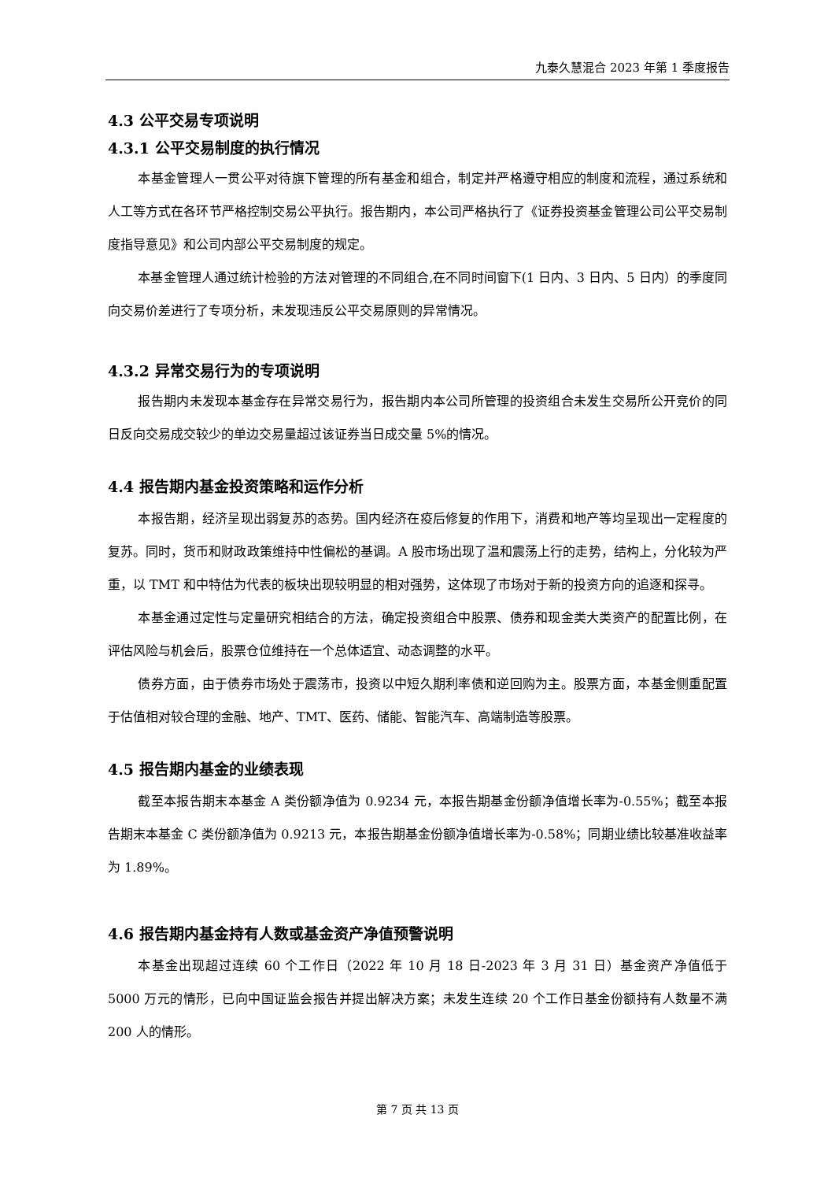九泰久慧混合 2023 年第 1 季度报告
4.3 公平交易专项说明
4.3.1 公平交易制度的执行情况
本基金管理人一贯公平对待旗下管理的所有基金和组合，制定并严格遵守相应的制度和流程，通过系统和人工等方式在各环节严格控制交易公平执行。报告期内，本公司严格执行了《证券投资基金管理公司公平交易制度指导意见》和公司内部公平交易制度的规定。
本基金管理人通过统计检验的方法对管理的不同组合,在不同时间窗下(1 日内、3 日内、5 日内）的季度同向交易价差进行了专项分析，未发现违反公平交易原则的异常情况。
4.3.2 异常交易行为的专项说明
报告期内未发现本基金存在异常交易行为，报告期内本公司所管理的投资组合未发生交易所公开竞价的同日反向交易成交较少的单边交易量超过该证券当日成交量 5%的情况。
4.4 报告期内基金投资策略和运作分析
本报告期，经济呈现出弱复苏的态势。国内经济在疫后修复的作用下，消费和地产等均呈现出一定程度的复苏。同时，货币和财政政策维持中性偏松的基调。A 股市场出现了温和震荡上行的走势，结构上，分化较为严重，以 TMT 和中特估为代表的板块出现较明显的相对强势，这体现了市场对于新的投资方向的追逐和探寻。
本基金通过定性与定量研究相结合的方法，确定投资组合中股票、债券和现金类大类资产的配置比例，在评估风险与机会后，股票仓位维持在一个总体适宜、动态调整的水平。
债券方面，由于债券市场处于震荡市，投资以中短久期利率债和逆回购为主。股票方面，本基金侧重配置于估值相对较合理的金融、地产、TMT、医药、储能、智能汽车、高端制造等股票。
4.5 报告期内基金的业绩表现
截至本报告期末本基金 A 类份额净值为 0.9234 元，本报告期基金份额净值增长率为-0.55%；截至本报告期末本基金 C 类份额净值为 0.9213 元，本报告期基金份额净值增长率为-0.58%；同期业绩比较基准收益率为 1.89%。
4.6 报告期内基金持有人数或基金资产净值预警说明
本基金出现超过连续 60 个工作日（2022 年 10 月 18 日-2023 年 3 月 31 日）基金资产净值低于 5000 万元的情形，已向中国证监会报告并提出解决方案；未发生连续 20 个工作日基金份额持有人数量不满 200 人的情形。
第 7 页 共 13 页